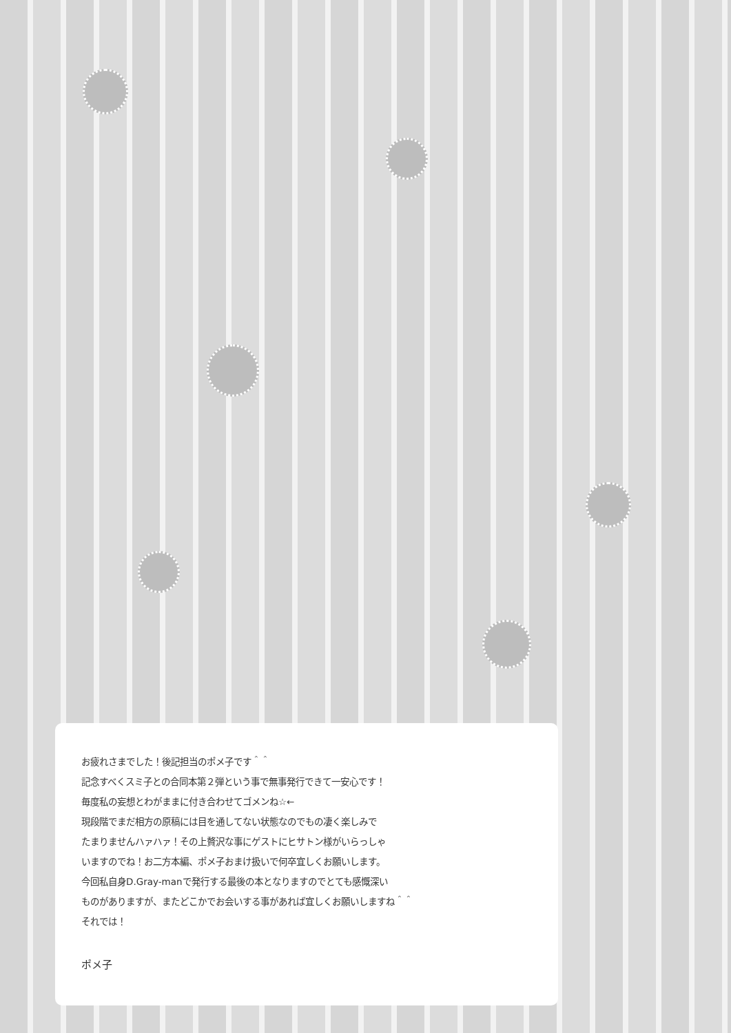お疲れさまでした！後記担当のポメ子です＾＾
記念すべくスミ子との合同本第２弾という事で無事発行できて一安心です！
毎度私の妄想とわがままに付き合わせてゴメンね☆←
現段階でまだ相方の原稿には目を通してない状態なのでもの凄く楽しみで
たまりませんハァハァ！その上贅沢な事にゲストにヒサトン様がいらっしゃ
いますのでね！お二方本編、ポメ子おまけ扱いで何卒宜しくお願いします。
今回私自身D.Gray-manで発行する最後の本となりますのでとても感慨深い
ものがありますが、またどこかでお会いする事があれば宜しくお願いしますね＾＾
それでは！
ポメ子